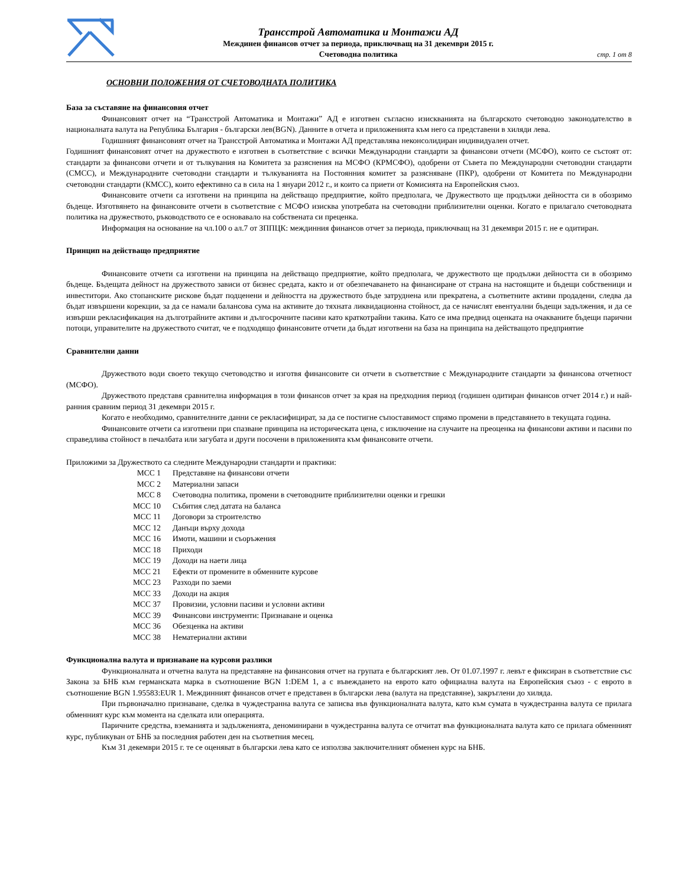Трансстрой Автоматика и Монтажи АД
Междинен финансов отчет за периода, приключващ на 31 декември 2015 г.
Счетоводна политика
стр. 1 от 8
ОСНОВНИ ПОЛОЖЕНИЯ ОТ СЧЕТОВОДНАТА ПОЛИТИКА
База за съставяне на финансовия отчет
Финансовият отчет на “Трансстрой Автоматика и Монтажи” АД е изготвен съгласно изискванията на българското счетоводно законодателство в националната валута на Република България - български лев(BGN). Данните в отчета и приложенията към него са представени в хиляди лева.
Годишният финансовият отчет на Трансстрой Автоматика и Монтажи АД представлява неконсолидиран индивидуален отчет.
Годишният финансовият отчет на дружеството е изготвен в съответствие с всички Международни стандарти за финансови отчети (МСФО), които се състоят от: стандарти за финансови отчети и от тълкувания на Комитета за разяснения на МСФО (КРМСФО), одобрени от Съвета по Международни счетоводни стандарти (СМСС), и Международните счетоводни стандарти и тълкуванията на Постоянния комитет за разясняване (ПКР), одобрени от Комитета по Международни счетоводни стандарти (КМСС), които ефективно са в сила на 1 януари 2012 г., и които са приети от Комисията на Европейския съюз.
Финансовите отчети са изготвени на принципа на действащо предприятие, който предполага, че Дружеството ще продължи дейността си в обозримо бъдеще. Изготвянето на финансовите отчети в съответствие с МСФО изисква употребата на счетоводни приблизителни оценки. Когато е прилагало счетоводната политика на дружеството, ръководството се е основавало на собствената си преценка.
Информация на основание на чл.100 о ал.7 от ЗППЦК: междинния финансов отчет за периода, приключващ на 31 декември 2015 г. не е одитиран.
Принцип на действащо предприятие
Финансовите отчети са изготвени на принципа на действащо предприятие, който предполага, че дружеството ще продължи дейността си в обозримо бъдеще. Бъдещата дейност на дружеството зависи от бизнес средата, както и от обезпечаването на финансиране от страна на настоящите и бъдещи собственици и инвеститори. Ако стопанските рискове бъдат подценени и дейността на дружеството бъде затруднена или прекратена, а съответните активи продадени, следва да бъдат извършени корекции, за да се намали балансова сума на активите до тяхната ликвидационна стойност, да се начислят евентуални бъдещи задължения, и да се извърши рекласификация на дълготрайните активи и дългосрочните пасиви като краткотрайни такива. Като се има предвид оценката на очакваните бъдещи парични потоци, управителите на дружеството считат, че е подходящо финансовите отчети да бъдат изготвени на база на принципа на действащото предприятие
Сравнителни данни
Дружеството води своето текущо счетоводство и изготвя финансовите си отчети в съответствие с Международните стандарти за финансова отчетност (МСФО).
Дружеството представя сравнителна информация в този финансов отчет за края на предходния период (годишен одитиран финансов отчет 2014 г.) и най-ранния сравним период 31 декември 2015 г.
Когато е необходимо, сравнителните данни се рекласифицират, за да се постигне съпоставимост спрямо промени в представянето в текущата година.
Финансовите отчети са изготвени при спазване принципа на историческата цена, с изключение на случаите на преоценка на финансови активи и пасиви по справедлива стойност в печалбата или загубата и други посочени в приложенията към финансовите отчети.
Приложими за Дружеството са следните Международни стандарти и практики:
МСС 1 Представяне на финансови отчети
МСС 2 Материални запаси
МСС 8 Счетоводна политика, промени в счетоводните приблизителни оценки и грешки
МСС 10 Събития след датата на баланса
МСС 11 Договори за строителство
МСС 12 Данъци върху дохода
МСС 16 Имоти, машини и съоръжения
МСС 18 Приходи
МСС 19 Доходи на наети лица
МСС 21 Ефекти от промените в обменните курсове
МСС 23 Разходи по заеми
МСС 33 Доходи на акция
МСС 37 Провизии, условни пасиви и условни активи
МСС 39 Финансови инструменти: Признаване и оценка
МСС 36 Обезценка на активи
МСС 38 Нематериални активи
Функционална валута и признаване на курсови разлики
Функционалната и отчетна валута на представяне на финансовия отчет на групата е българският лев. От 01.07.1997 г. левът е фиксиран в съответствие със Закона за БНБ към германската марка в съотношение BGN 1:DEM 1, а с въвеждането на еврото като официална валута на Европейския съюз - с еврото в съотношение BGN 1.95583:EUR 1. Междинният финансов отчет е представен в български лева (валута на представяне), закръглени до хиляда.
При първоначално признаване, сделка в чуждестранна валута се записва във функционалната валута, като към сумата в чуждестранна валута се прилага обменният курс към момента на сделката или операцията.
Паричните средства, вземанията и задълженията, деноминирани в чуждестранна валута се отчитат във функционалната валута като се прилага обменният курс, публикуван от БНБ за последния работен ден на съответния месец.
Към 31 декември 2015 г. те се оценяват в български лева като се използва заключителният обменен курс на БНБ.